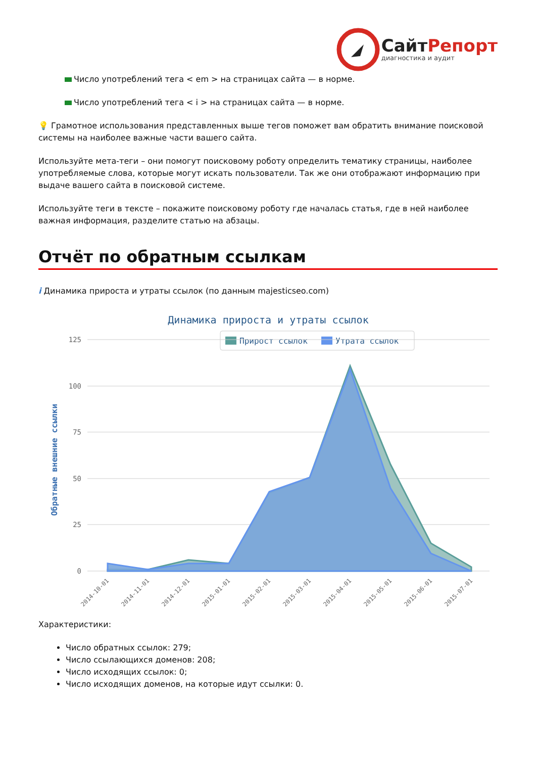Сайт Репорт
диагностика и аудит
Число употреблений тега < em > на страницах сайта — в норме.
Число употреблений тега < i > на страницах сайта — в норме.
💡 Грамотное использования представленных выше тегов поможет вам обратить внимание поисковой системы на наиболее важные части вашего сайта.
Используйте мета-теги – они помогут поисковому роботу определить тематику страницы, наиболее употребляемые слова, которые могут искать пользователи. Так же они отображают информацию при выдаче вашего сайта в поисковой системе.
Используйте теги в тексте – покажите поисковому роботу где началась статья, где в ней наиболее важная информация, разделите статью на абзацы.
Отчёт по обратным ссылкам
i Динамика прироста и утраты ссылок (по данным majesticseo.com)
Динамика прироста и утраты ссылок
Прирост ссылок
Утрата ссылок
125
100
75
50
25
0
Обратные внешние ссылки
2014-10-01
2014-11-01
2014-12-01
2015-01-01
2015-02-01
2015-03-01
2015-04-01
2015-05-01
2015-06-01
2015-07-01
Характеристики:
Число обратных ссылок: 279;
Число ссылающихся доменов: 208;
Число исходящих ссылок: 0;
Число исходящих доменов, на которые идут ссылки: 0.